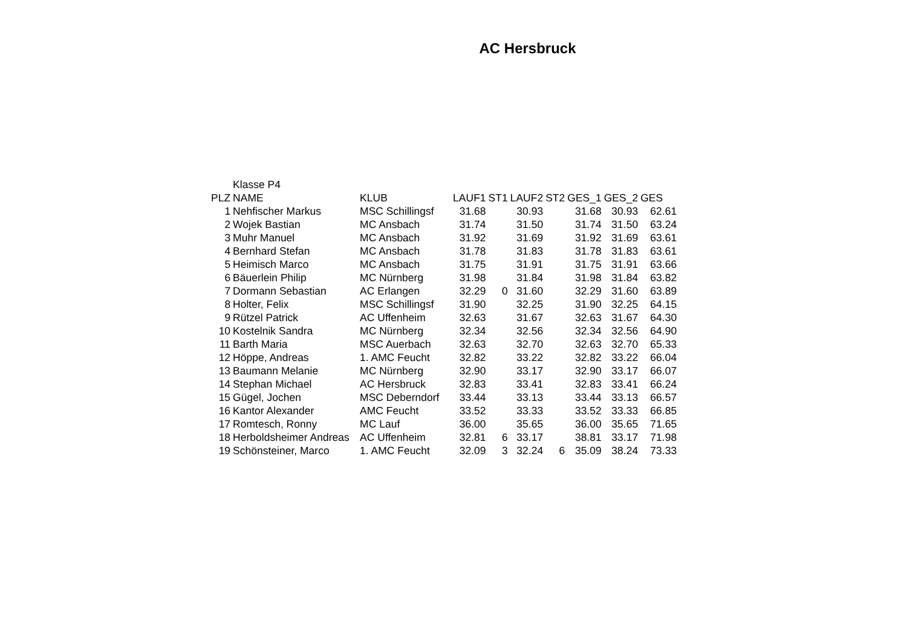AC Hersbruck
| | Klasse P4 | | | | | | | | |
| PLZ | NAME | KLUB | LAUF1 | ST1 | LAUF2 | ST2 | GES_1 | GES_2 | GES |
| 1 | Nehfischer Markus | MSC Schillingsf | 31.68 | | 30.93 | | 31.68 | 30.93 | 62.61 |
| 2 | Wojek Bastian | MC Ansbach | 31.74 | | 31.50 | | 31.74 | 31.50 | 63.24 |
| 3 | Muhr Manuel | MC Ansbach | 31.92 | | 31.69 | | 31.92 | 31.69 | 63.61 |
| 4 | Bernhard Stefan | MC Ansbach | 31.78 | | 31.83 | | 31.78 | 31.83 | 63.61 |
| 5 | Heimisch Marco | MC Ansbach | 31.75 | | 31.91 | | 31.75 | 31.91 | 63.66 |
| 6 | Bäuerlein Philip | MC Nürnberg | 31.98 | | 31.84 | | 31.98 | 31.84 | 63.82 |
| 7 | Dormann Sebastian | AC Erlangen | 32.29 | 0 | 31.60 | | 32.29 | 31.60 | 63.89 |
| 8 | Holter, Felix | MSC Schillingsf | 31.90 | | 32.25 | | 31.90 | 32.25 | 64.15 |
| 9 | Rützel Patrick | AC Uffenheim | 32.63 | | 31.67 | | 32.63 | 31.67 | 64.30 |
| 10 | Kostelnik Sandra | MC Nürnberg | 32.34 | | 32.56 | | 32.34 | 32.56 | 64.90 |
| 11 | Barth Maria | MSC Auerbach | 32.63 | | 32.70 | | 32.63 | 32.70 | 65.33 |
| 12 | Höppe, Andreas | 1. AMC Feucht | 32.82 | | 33.22 | | 32.82 | 33.22 | 66.04 |
| 13 | Baumann Melanie | MC Nürnberg | 32.90 | | 33.17 | | 32.90 | 33.17 | 66.07 |
| 14 | Stephan Michael | AC Hersbruck | 32.83 | | 33.41 | | 32.83 | 33.41 | 66.24 |
| 15 | Gügel, Jochen | MSC Deberndorf | 33.44 | | 33.13 | | 33.44 | 33.13 | 66.57 |
| 16 | Kantor Alexander | AMC Feucht | 33.52 | | 33.33 | | 33.52 | 33.33 | 66.85 |
| 17 | Romtesch, Ronny | MC Lauf | 36.00 | | 35.65 | | 36.00 | 35.65 | 71.65 |
| 18 | Herboldsheimer Andreas | AC Uffenheim | 32.81 | 6 | 33.17 | | 38.81 | 33.17 | 71.98 |
| 19 | Schönsteiner, Marco | 1. AMC Feucht | 32.09 | 3 | 32.24 | 6 | 35.09 | 38.24 | 73.33 |